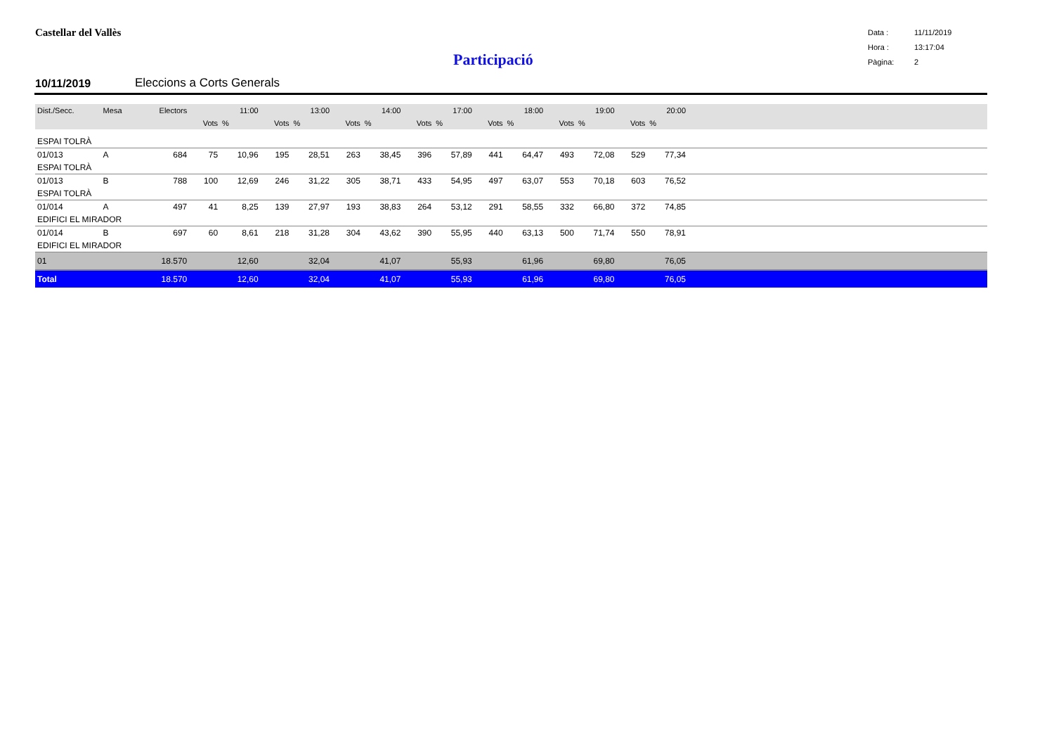Castellar del Vallès
Participació
Data : 11/11/2019
Hora : 13:17:04
Pàgina: 2
10/11/2019 Eleccions a Corts Generals
| Dist./Secc. | Mesa | Electors | | 11:00 | | 13:00 | | 14:00 | | 17:00 | | 18:00 | | 19:00 | | 20:00 | |
| --- | --- | --- | --- | --- | --- | --- | --- | --- | --- | --- | --- | --- | --- | --- | --- | --- | --- |
| | | | Vots | % | Vots | % | Vots | % | Vots | % | Vots | % | Vots | % | Vots | % | |
| ESPAI TOLRÀ | | | | | | | | | | | | | | | | | |
| 01/013 | A | 684 | 75 | 10,96 | 195 | 28,51 | 263 | 38,45 | 396 | 57,89 | 441 | 64,47 | 493 | 72,08 | 529 | 77,34 | |
| ESPAI TOLRÀ | | | | | | | | | | | | | | | | | |
| 01/013 | B | 788 | 100 | 12,69 | 246 | 31,22 | 305 | 38,71 | 433 | 54,95 | 497 | 63,07 | 553 | 70,18 | 603 | 76,52 | |
| ESPAI TOLRÀ | | | | | | | | | | | | | | | | | |
| 01/014 | A | 497 | 41 | 8,25 | 139 | 27,97 | 193 | 38,83 | 264 | 53,12 | 291 | 58,55 | 332 | 66,80 | 372 | 74,85 | |
| EDIFICI EL MIRADOR | | | | | | | | | | | | | | | | | |
| 01/014 | B | 697 | 60 | 8,61 | 218 | 31,28 | 304 | 43,62 | 390 | 55,95 | 440 | 63,13 | 500 | 71,74 | 550 | 78,91 | |
| EDIFICI EL MIRADOR | | | | | | | | | | | | | | | | | |
| 01 | | 18.570 | | 12,60 | | 32,04 | | 41,07 | | 55,93 | | 61,96 | | 69,80 | | 76,05 | |
| Total | | 18.570 | | 12,60 | | 32,04 | | 41,07 | | 55,93 | | 61,96 | | 69,80 | | 76,05 | |